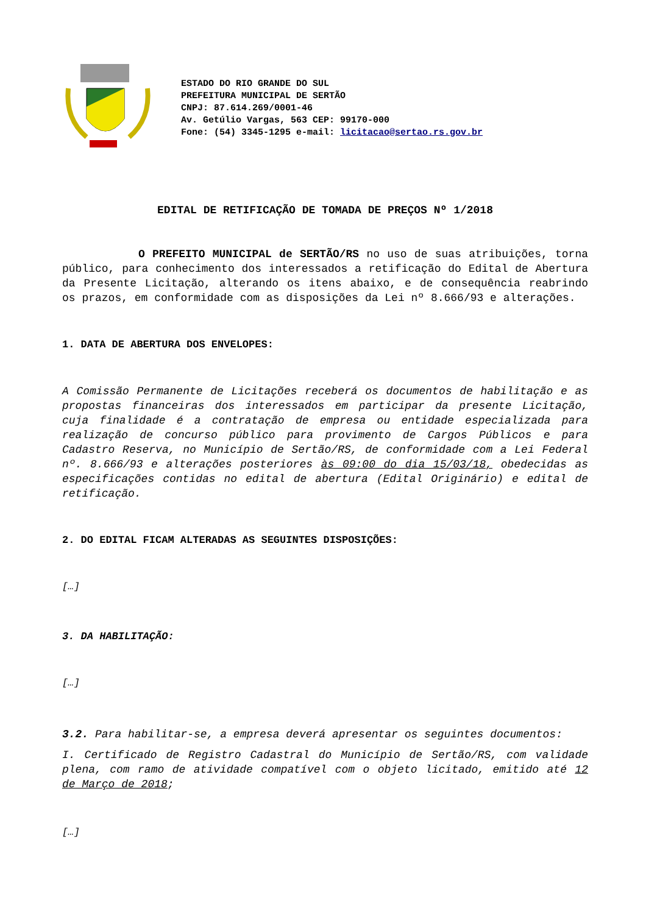ESTADO DO RIO GRANDE DO SUL
PREFEITURA MUNICIPAL DE SERTÃO
CNPJ: 87.614.269/0001-46
Av. Getúlio Vargas, 563 CEP: 99170-000
Fone: (54) 3345-1295 e-mail: licitacao@sertao.rs.gov.br
EDITAL DE RETIFICAÇÃO DE TOMADA DE PREÇOS Nº 1/2018
O PREFEITO MUNICIPAL de SERTÃO/RS no uso de suas atribuições, torna público, para conhecimento dos interessados a retificação do Edital de Abertura da Presente Licitação, alterando os itens abaixo, e de consequência reabrindo os prazos, em conformidade com as disposições da Lei nº 8.666/93 e alterações.
1. DATA DE ABERTURA DOS ENVELOPES:
A Comissão Permanente de Licitações receberá os documentos de habilitação e as propostas financeiras dos interessados em participar da presente Licitação, cuja finalidade é a contratação de empresa ou entidade especializada para realização de concurso público para provimento de Cargos Públicos e para Cadastro Reserva, no Município de Sertão/RS, de conformidade com a Lei Federal nº. 8.666/93 e alterações posteriores às 09:00 do dia 15/03/18, obedecidas as especificações contidas no edital de abertura (Edital Originário) e edital de retificação.
2. DO EDITAL FICAM ALTERADAS AS SEGUINTES DISPOSIÇÕES:
[…]
3. DA HABILITAÇÃO:
[…]
3.2. Para habilitar-se, a empresa deverá apresentar os seguintes documentos:
I. Certificado de Registro Cadastral do Município de Sertão/RS, com validade plena, com ramo de atividade compatível com o objeto licitado, emitido até 12 de Março de 2018;
[…]